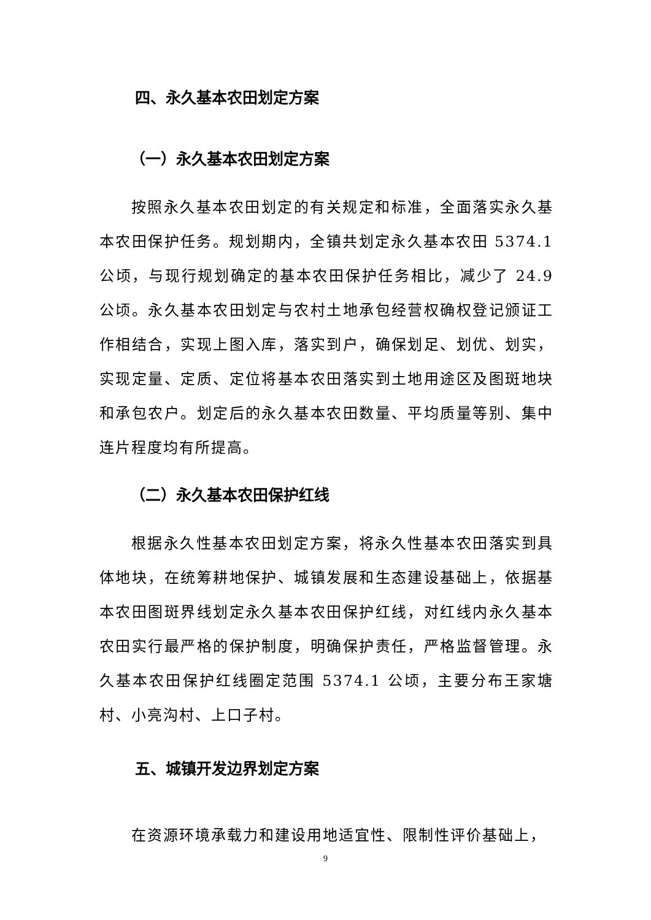四、永久基本农田划定方案
（一）永久基本农田划定方案
按照永久基本农田划定的有关规定和标准，全面落实永久基本农田保护任务。规划期内，全镇共划定永久基本农田 5374.1 公顷，与现行规划确定的基本农田保护任务相比，减少了 24.9 公顷。永久基本农田划定与农村土地承包经营权确权登记颁证工作相结合，实现上图入库，落实到户，确保划足、划优、划实，实现定量、定质、定位将基本农田落实到土地用途区及图斑地块和承包农户。划定后的永久基本农田数量、平均质量等别、集中连片程度均有所提高。
（二）永久基本农田保护红线
根据永久性基本农田划定方案，将永久性基本农田落实到具体地块，在统筹耕地保护、城镇发展和生态建设基础上，依据基本农田图斑界线划定永久基本农田保护红线，对红线内永久基本农田实行最严格的保护制度，明确保护责任，严格监督管理。永久基本农田保护红线圈定范围 5374.1 公顷，主要分布王家塘村、小亮沟村、上口子村。
五、城镇开发边界划定方案
在资源环境承载力和建设用地适宜性、限制性评价基础上，
9